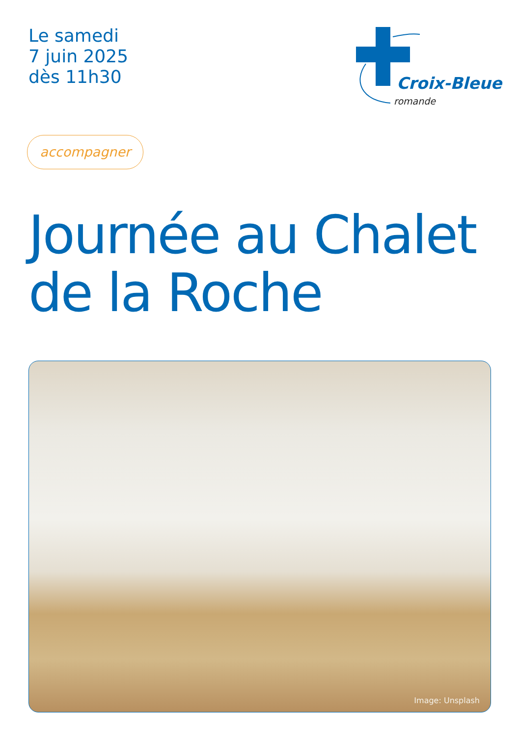Le samedi
7 juin 2025
dès 11h30
Croix-Bleue
romande
accompagner
Journée au Chalet
de la Roche
Image: Unsplash